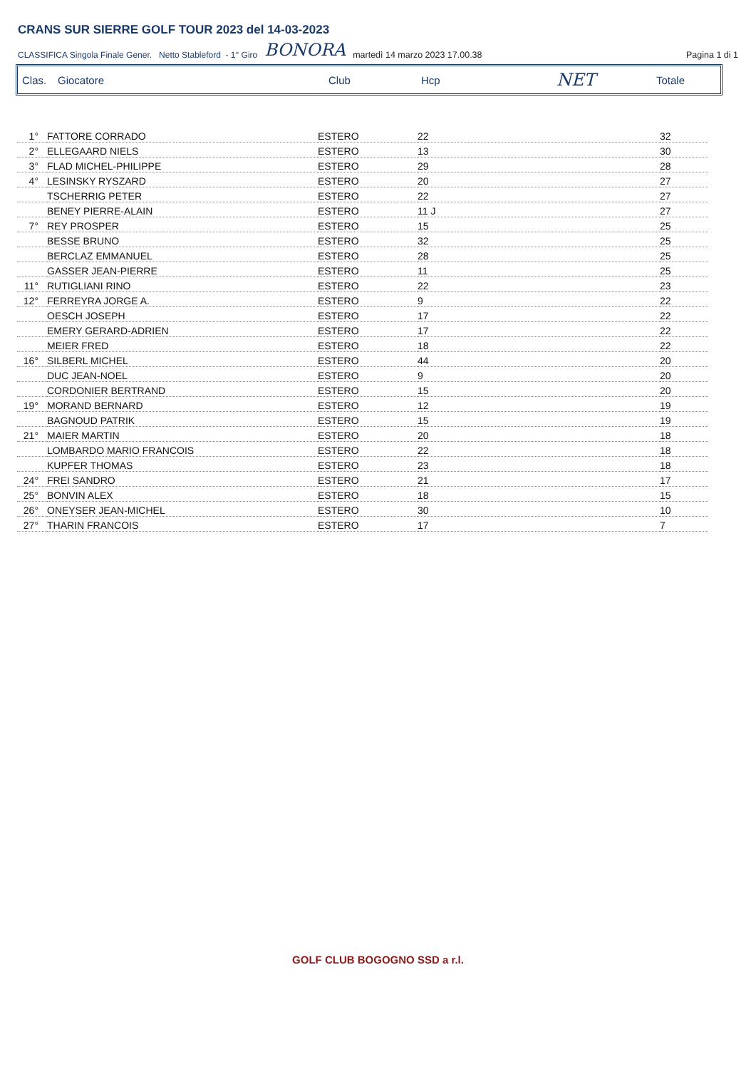CRANS SUR SIERRE GOLF TOUR 2023 del 14-03-2023
CLASSIFICA Singola Finale Gener. Netto Stableford - 1° Giro BONORA martedì 14 marzo 2023 17.00.38 Pagina 1 di 1
Clas. Giocatore Club Hcp NET Totale
| 1° | FATTORE CORRADO | ESTERO | 22 | 32 |
| 2° | ELLEGAARD NIELS | ESTERO | 13 | 30 |
| 3° | FLAD MICHEL-PHILIPPE | ESTERO | 29 | 28 |
| 4° | LESINSKY RYSZARD | ESTERO | 20 | 27 |
| | TSCHERRIG PETER | ESTERO | 22 | 27 |
| | BENEY PIERRE-ALAIN | ESTERO | 11 J | 27 |
| 7° | REY PROSPER | ESTERO | 15 | 25 |
| | BESSE BRUNO | ESTERO | 32 | 25 |
| | BERCLAZ EMMANUEL | ESTERO | 28 | 25 |
| | GASSER JEAN-PIERRE | ESTERO | 11 | 25 |
| 11° | RUTIGLIANI RINO | ESTERO | 22 | 23 |
| 12° | FERREYRA JORGE A. | ESTERO | 9 | 22 |
| | OESCH JOSEPH | ESTERO | 17 | 22 |
| | EMERY GERARD-ADRIEN | ESTERO | 17 | 22 |
| | MEIER FRED | ESTERO | 18 | 22 |
| 16° | SILBERL MICHEL | ESTERO | 44 | 20 |
| | DUC JEAN-NOEL | ESTERO | 9 | 20 |
| | CORDONIER BERTRAND | ESTERO | 15 | 20 |
| 19° | MORAND BERNARD | ESTERO | 12 | 19 |
| | BAGNOUD PATRIK | ESTERO | 15 | 19 |
| 21° | MAIER MARTIN | ESTERO | 20 | 18 |
| | LOMBARDO MARIO FRANCOIS | ESTERO | 22 | 18 |
| | KUPFER THOMAS | ESTERO | 23 | 18 |
| 24° | FREI SANDRO | ESTERO | 21 | 17 |
| 25° | BONVIN ALEX | ESTERO | 18 | 15 |
| 26° | ONEYSER JEAN-MICHEL | ESTERO | 30 | 10 |
| 27° | THARIN FRANCOIS | ESTERO | 17 | 7 |
GOLF CLUB BOGOGNO SSD a r.l.